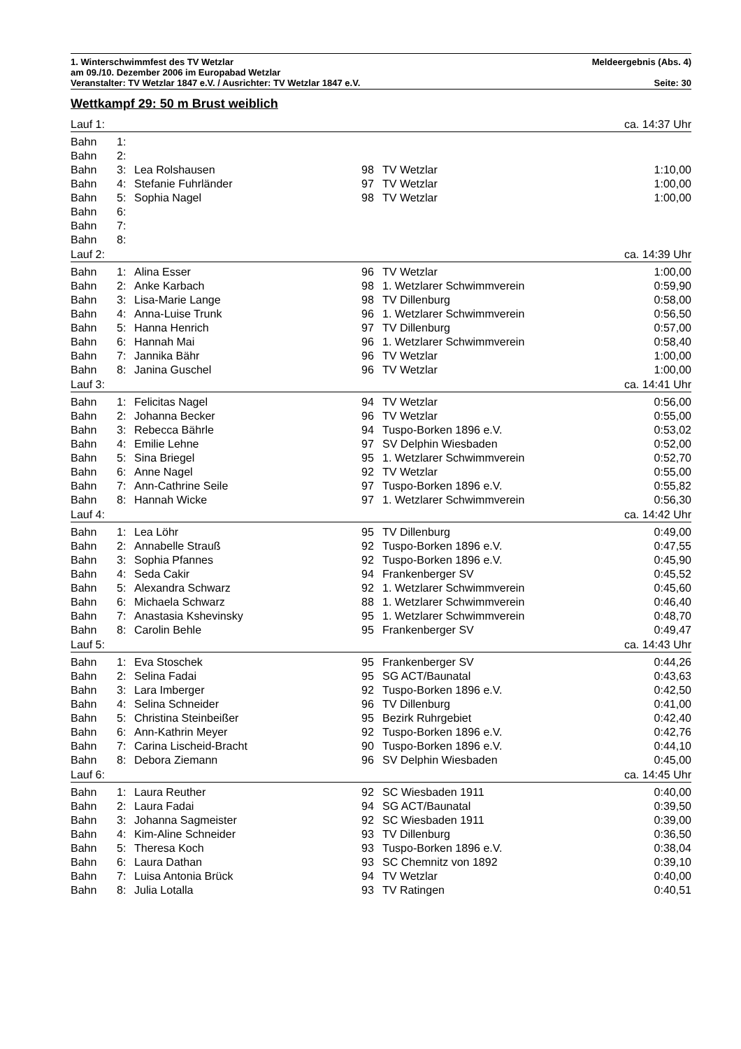1. Winterschwimmfest des TV Wetzlar Meldeergebnis (Abs. 4)
am 09./10. Dezember 2006 im Europabad Wetzlar
Veranstalter: TV Wetzlar 1847 e.V. / Ausrichter: TV Wetzlar 1847 e.V. Seite: 30
Wettkampf 29: 50 m Brust weiblich
| Lauf 1: | | | | | ca. 14:37 Uhr |
| Bahn | 1: | | | | |
| Bahn | 2: | | | | |
| Bahn | 3: | Lea Rolshausen | 98 | TV Wetzlar | 1:10,00 |
| Bahn | 4: | Stefanie Fuhrländer | 97 | TV Wetzlar | 1:00,00 |
| Bahn | 5: | Sophia Nagel | 98 | TV Wetzlar | 1:00,00 |
| Bahn | 6: | | | | |
| Bahn | 7: | | | | |
| Bahn | 8: | | | | |
| Lauf 2: | | | | | ca. 14:39 Uhr |
| Bahn | 1: | Alina Esser | 96 | TV Wetzlar | 1:00,00 |
| Bahn | 2: | Anke Karbach | 98 | 1. Wetzlarer Schwimmverein | 0:59,90 |
| Bahn | 3: | Lisa-Marie Lange | 98 | TV Dillenburg | 0:58,00 |
| Bahn | 4: | Anna-Luise Trunk | 96 | 1. Wetzlarer Schwimmverein | 0:56,50 |
| Bahn | 5: | Hanna Henrich | 97 | TV Dillenburg | 0:57,00 |
| Bahn | 6: | Hannah Mai | 96 | 1. Wetzlarer Schwimmverein | 0:58,40 |
| Bahn | 7: | Jannika Bähr | 96 | TV Wetzlar | 1:00,00 |
| Bahn | 8: | Janina Guschel | 96 | TV Wetzlar | 1:00,00 |
| Lauf 3: | | | | | ca. 14:41 Uhr |
| Bahn | 1: | Felicitas Nagel | 94 | TV Wetzlar | 0:56,00 |
| Bahn | 2: | Johanna Becker | 96 | TV Wetzlar | 0:55,00 |
| Bahn | 3: | Rebecca Bährle | 94 | Tuspo-Borken 1896 e.V. | 0:53,02 |
| Bahn | 4: | Emilie Lehne | 97 | SV Delphin Wiesbaden | 0:52,00 |
| Bahn | 5: | Sina Briegel | 95 | 1. Wetzlarer Schwimmverein | 0:52,70 |
| Bahn | 6: | Anne Nagel | 92 | TV Wetzlar | 0:55,00 |
| Bahn | 7: | Ann-Cathrine Seile | 97 | Tuspo-Borken 1896 e.V. | 0:55,82 |
| Bahn | 8: | Hannah Wicke | 97 | 1. Wetzlarer Schwimmverein | 0:56,30 |
| Lauf 4: | | | | | ca. 14:42 Uhr |
| Bahn | 1: | Lea Löhr | 95 | TV Dillenburg | 0:49,00 |
| Bahn | 2: | Annabelle Strauß | 92 | Tuspo-Borken 1896 e.V. | 0:47,55 |
| Bahn | 3: | Sophia Pfannes | 92 | Tuspo-Borken 1896 e.V. | 0:45,90 |
| Bahn | 4: | Seda Cakir | 94 | Frankenberger SV | 0:45,52 |
| Bahn | 5: | Alexandra Schwarz | 92 | 1. Wetzlarer Schwimmverein | 0:45,60 |
| Bahn | 6: | Michaela Schwarz | 88 | 1. Wetzlarer Schwimmverein | 0:46,40 |
| Bahn | 7: | Anastasia Kshevinsky | 95 | 1. Wetzlarer Schwimmverein | 0:48,70 |
| Bahn | 8: | Carolin Behle | 95 | Frankenberger SV | 0:49,47 |
| Lauf 5: | | | | | ca. 14:43 Uhr |
| Bahn | 1: | Eva Stoschek | 95 | Frankenberger SV | 0:44,26 |
| Bahn | 2: | Selina Fadai | 95 | SG ACT/Baunatal | 0:43,63 |
| Bahn | 3: | Lara Imberger | 92 | Tuspo-Borken 1896 e.V. | 0:42,50 |
| Bahn | 4: | Selina Schneider | 96 | TV Dillenburg | 0:41,00 |
| Bahn | 5: | Christina Steinbeißer | 95 | Bezirk Ruhrgebiet | 0:42,40 |
| Bahn | 6: | Ann-Kathrin Meyer | 92 | Tuspo-Borken 1896 e.V. | 0:42,76 |
| Bahn | 7: | Carina Lischeid-Bracht | 90 | Tuspo-Borken 1896 e.V. | 0:44,10 |
| Bahn | 8: | Debora Ziemann | 96 | SV Delphin Wiesbaden | 0:45,00 |
| Lauf 6: | | | | | ca. 14:45 Uhr |
| Bahn | 1: | Laura Reuther | 92 | SC Wiesbaden 1911 | 0:40,00 |
| Bahn | 2: | Laura Fadai | 94 | SG ACT/Baunatal | 0:39,50 |
| Bahn | 3: | Johanna Sagmeister | 92 | SC Wiesbaden 1911 | 0:39,00 |
| Bahn | 4: | Kim-Aline Schneider | 93 | TV Dillenburg | 0:36,50 |
| Bahn | 5: | Theresa Koch | 93 | Tuspo-Borken 1896 e.V. | 0:38,04 |
| Bahn | 6: | Laura Dathan | 93 | SC Chemnitz von 1892 | 0:39,10 |
| Bahn | 7: | Luisa Antonia Brück | 94 | TV Wetzlar | 0:40,00 |
| Bahn | 8: | Julia Lotalla | 93 | TV Ratingen | 0:40,51 |